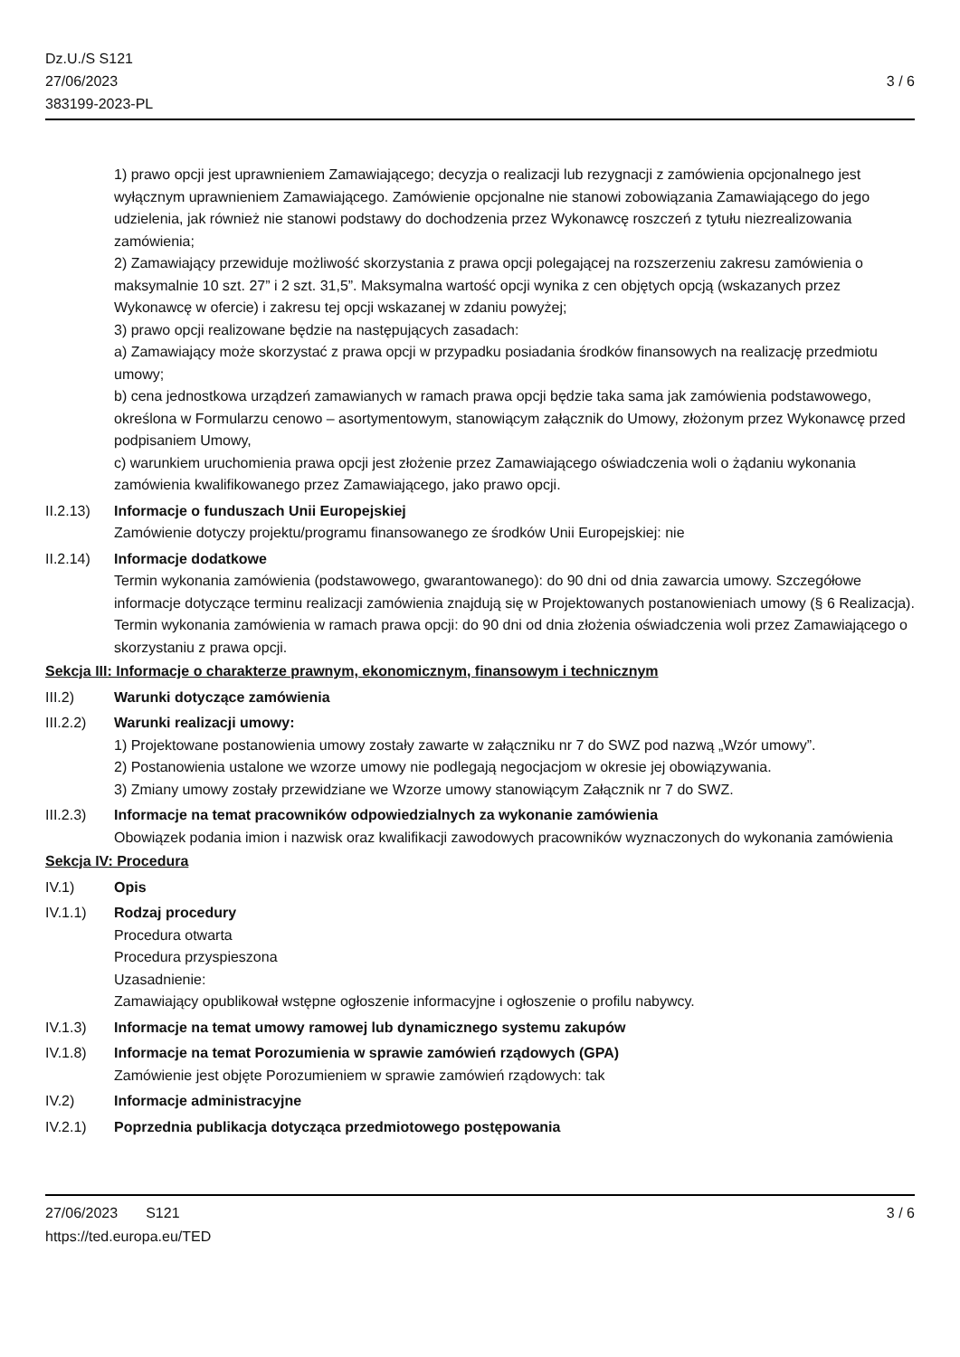Dz.U./S S121
27/06/2023
383199-2023-PL
3 / 6
1) prawo opcji jest uprawnieniem Zamawiającego; decyzja o realizacji lub rezygnacji z zamówienia opcjonalnego jest wyłącznym uprawnieniem Zamawiającego. Zamówienie opcjonalne nie stanowi zobowiązania Zamawiającego do jego udzielenia, jak również nie stanowi podstawy do dochodzenia przez Wykonawcę roszczeń z tytułu niezrealizowania zamówienia;
2) Zamawiający przewiduje możliwość skorzystania z prawa opcji polegającej na rozszerzeniu zakresu zamówienia o maksymalnie 10 szt. 27” i 2 szt. 31,5”. Maksymalna wartość opcji wynika z cen objętych opcją (wskazanych przez Wykonawcę w ofercie) i zakresu tej opcji wskazanej w zdaniu powyżej;
3) prawo opcji realizowane będzie na następujących zasadach:
a) Zamawiający może skorzystać z prawa opcji w przypadku posiadania środków finansowych na realizację przedmiotu umowy;
b) cena jednostkowa urządzeń zamawianych w ramach prawa opcji będzie taka sama jak zamówienia podstawowego, określona w Formularzu cenowo – asortymentowym, stanowiącym załącznik do Umowy, złożonym przez Wykonawcę przed podpisaniem Umowy,
c) warunkiem uruchomienia prawa opcji jest złożenie przez Zamawiającego oświadczenia woli o żądaniu wykonania zamówienia kwalifikowanego przez Zamawiającego, jako prawo opcji.
II.2.13)
Informacje o funduszach Unii Europejskiej
Zamówienie dotyczy projektu/programu finansowanego ze środków Unii Europejskiej: nie
II.2.14)
Informacje dodatkowe
Termin wykonania zamówienia (podstawowego, gwarantowanego): do 90 dni od dnia zawarcia umowy. Szczegółowe informacje dotyczące terminu realizacji zamówienia znajdują się w Projektowanych postanowieniach umowy (§ 6 Realizacja).
Termin wykonania zamówienia w ramach prawa opcji: do 90 dni od dnia złożenia oświadczenia woli przez Zamawiającego o skorzystaniu z prawa opcji.
Sekcja III: Informacje o charakterze prawnym, ekonomicznym, finansowym i technicznym
III.2) Warunki dotyczące zamówienia
III.2.2)
Warunki realizacji umowy:
1) Projektowane postanowienia umowy zostały zawarte w załączniku nr 7 do SWZ pod nazwą „Wzór umowy”.
2) Postanowienia ustalone we wzorze umowy nie podlegają negocjacjom w okresie jej obowiązywania.
3) Zmiany umowy zostały przewidziane we Wzorze umowy stanowiącym Załącznik nr 7 do SWZ.
III.2.3)
Informacje na temat pracowników odpowiedzialnych za wykonanie zamówienia
Obowiązek podania imion i nazwisk oraz kwalifikacji zawodowych pracowników wyznaczonych do wykonania zamówienia
Sekcja IV: Procedura
IV.1) Opis
IV.1.1) Rodzaj procedury
Procedura otwarta
Procedura przyspieszona
Uzasadnienie:
Zamawiający opublikował wstępne ogłoszenie informacyjne i ogłoszenie o profilu nabywcy.
IV.1.3) Informacje na temat umowy ramowej lub dynamicznego systemu zakupów
IV.1.8) Informacje na temat Porozumienia w sprawie zamówień rządowych (GPA)
Zamówienie jest objęte Porozumieniem w sprawie zamówień rządowych: tak
IV.2) Informacje administracyjne
IV.2.1) Poprzednia publikacja dotycząca przedmiotowego postępowania
27/06/2023 S121
https://ted.europa.eu/TED
3 / 6